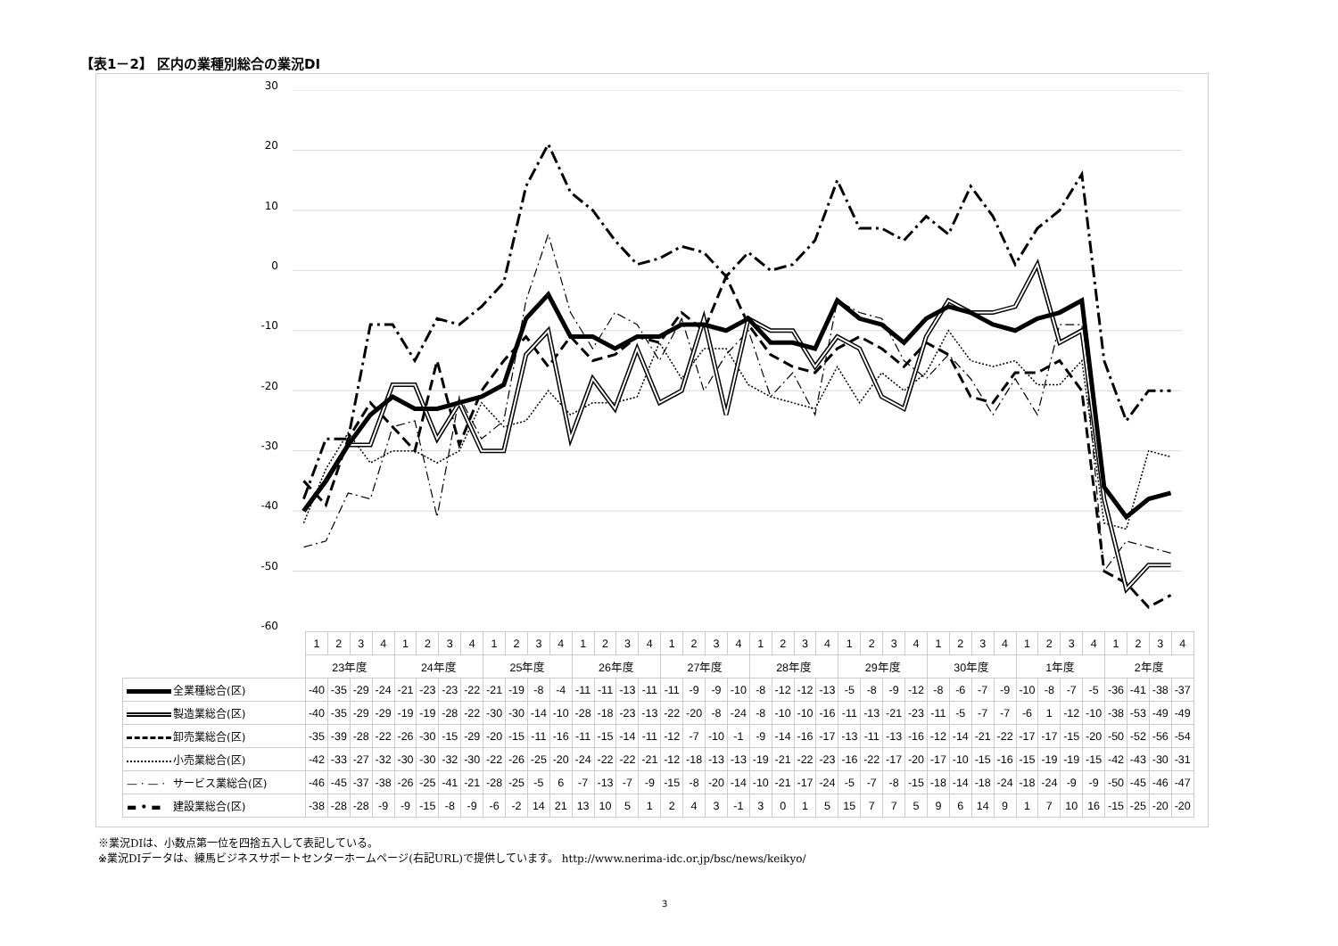【表1－2】 区内の業種別総合の業況DI
30
20
10
0
-10
-20
-30
-40
-50
-60
| | 1 | 2 | 3 | 4 | 1 | 2 | 3 | 4 | 1 | 2 | 3 | 4 | 1 | 2 | 3 | 4 | 1 | 2 | 3 | 4 | 1 | 2 | 3 | 4 | 1 | 2 | 3 | 4 | 1 | 2 | 3 | 4 | 1 | 2 | 3 | 4 | 1 | 2 | 3 | 4 |
| | 23年度 | | | | 24年度 | | | | 25年度 | | | | 26年度 | | | | 27年度 | | | | 28年度 | | | | 29年度 | | | | 30年度 | | | | 1年度 | | | | 2年度 | | | |
| 全業種総合(区) | -40 | -35 | -29 | -24 | -21 | -23 | -23 | -22 | -21 | -19 | -8 | -4 | -11 | -11 | -13 | -11 | -11 | -9 | -9 | -10 | -8 | -12 | -12 | -13 | -5 | -8 | -9 | -12 | -8 | -6 | -7 | -9 | -10 | -8 | -7 | -5 | -36 | -41 | -38 | -37 |
| 製造業総合(区) | -40 | -35 | -29 | -29 | -19 | -19 | -28 | -22 | -30 | -30 | -14 | -10 | -28 | -18 | -23 | -13 | -22 | -20 | -8 | -24 | -8 | -10 | -10 | -16 | -11 | -13 | -21 | -23 | -11 | -5 | -7 | -7 | -6 | 1 | -12 | -10 | -38 | -53 | -49 | -49 |
| 卸売業総合(区) | -35 | -39 | -28 | -22 | -26 | -30 | -15 | -29 | -20 | -15 | -11 | -16 | -11 | -15 | -14 | -11 | -12 | -7 | -10 | -1 | -9 | -14 | -16 | -17 | -13 | -11 | -13 | -16 | -12 | -14 | -21 | -22 | -17 | -17 | -15 | -20 | -50 | -52 | -56 | -54 |
| 小売業総合(区) | -42 | -33 | -27 | -32 | -30 | -30 | -32 | -30 | -22 | -26 | -25 | -20 | -24 | -22 | -22 | -21 | -12 | -18 | -13 | -13 | -19 | -21 | -22 | -23 | -16 | -22 | -17 | -20 | -17 | -10 | -15 | -16 | -15 | -19 | -19 | -15 | -42 | -43 | -30 | -31 |
| — · — · サービス業総合(区) | -46 | -45 | -37 | -38 | -26 | -25 | -41 | -21 | -28 | -25 | -5 | 6 | -7 | -13 | -7 | -9 | -15 | -8 | -20 | -14 | -10 | -21 | -17 | -24 | -5 | -7 | -8 | -15 | -18 | -14 | -18 | -24 | -18 | -24 | -9 | -9 | -50 | -45 | -46 | -47 |
| ▬ • ▬ 建設業総合(区) | -38 | -28 | -28 | -9 | -9 | -15 | -8 | -9 | -6 | -2 | 14 | 21 | 13 | 10 | 5 | 1 | 2 | 4 | 3 | -1 | 3 | 0 | 1 | 5 | 15 | 7 | 7 | 5 | 9 | 6 | 14 | 9 | 1 | 7 | 10 | 16 | -15 | -25 | -20 | -20 |
※業況DIは、小数点第一位を四捨五入して表記している。
※業況DIデータは、練馬ビジネスサポートセンターホームページ(右記URL)で提供しています。 http://www.nerima-idc.or.jp/bsc/news/keikyo/
3